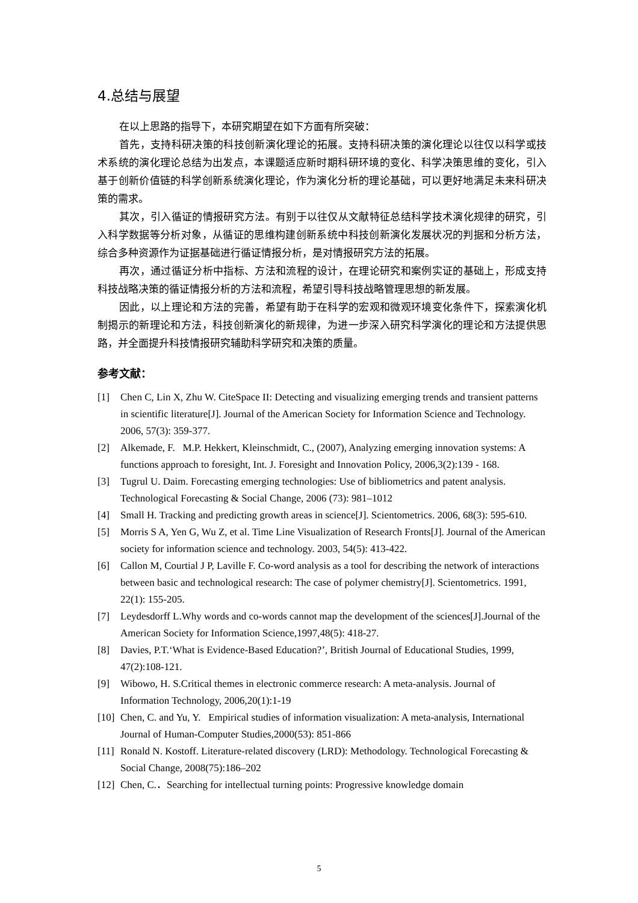4.总结与展望
在以上思路的指导下，本研究期望在如下方面有所突破：
首先，支持科研决策的科技创新演化理论的拓展。支持科研决策的演化理论以往仅以科学或技术系统的演化理论总结为出发点，本课题适应新时期科研环境的变化、科学决策思维的变化，引入基于创新价值链的科学创新系统演化理论，作为演化分析的理论基础，可以更好地满足未来科研决策的需求。
其次，引入循证的情报研究方法。有别于以往仅从文献特征总结科学技术演化规律的研究，引入科学数据等分析对象，从循证的思维构建创新系统中科技创新演化发展状况的判据和分析方法，综合多种资源作为证据基础进行循证情报分析，是对情报研究方法的拓展。
再次，通过循证分析中指标、方法和流程的设计，在理论研究和案例实证的基础上，形成支持科技战略决策的循证情报分析的方法和流程，希望引导科技战略管理思想的新发展。
因此，以上理论和方法的完善，希望有助于在科学的宏观和微观环境变化条件下，探索演化机制揭示的新理论和方法，科技创新演化的新规律，为进一步深入研究科学演化的理论和方法提供思路，并全面提升科技情报研究辅助科学研究和决策的质量。
参考文献：
[1] Chen C, Lin X, Zhu W. CiteSpace II: Detecting and visualizing emerging trends and transient patterns in scientific literature[J]. Journal of the American Society for Information Science and Technology. 2006, 57(3): 359-377.
[2] Alkemade, F. M.P. Hekkert, Kleinschmidt, C., (2007), Analyzing emerging innovation systems: A functions approach to foresight, Int. J. Foresight and Innovation Policy, 2006,3(2):139 - 168.
[3] Tugrul U. Daim. Forecasting emerging technologies: Use of bibliometrics and patent analysis. Technological Forecasting & Social Change, 2006 (73): 981–1012
[4] Small H. Tracking and predicting growth areas in science[J]. Scientometrics. 2006, 68(3): 595-610.
[5] Morris S A, Yen G, Wu Z, et al. Time Line Visualization of Research Fronts[J]. Journal of the American society for information science and technology. 2003, 54(5): 413-422.
[6] Callon M, Courtial J P, Laville F. Co-word analysis as a tool for describing the network of interactions between basic and technological research: The case of polymer chemistry[J]. Scientometrics. 1991, 22(1): 155-205.
[7] Leydesdorff L.Why words and co-words cannot map the development of the sciences[J].Journal of the American Society for Information Science,1997,48(5): 418-27.
[8] Davies, P.T.‘What is Evidence-Based Education?’, British Journal of Educational Studies, 1999, 47(2):108-121.
[9] Wibowo, H. S.Critical themes in electronic commerce research: A meta-analysis. Journal of Information Technology, 2006,20(1):1-19
[10] Chen, C. and Yu, Y. Empirical studies of information visualization: A meta-analysis, International Journal of Human-Computer Studies,2000(53): 851-866
[11] Ronald N. Kostoff. Literature-related discovery (LRD): Methodology. Technological Forecasting & Social Change, 2008(75):186–202
[12] Chen, C.．Searching for intellectual turning points: Progressive knowledge domain
5